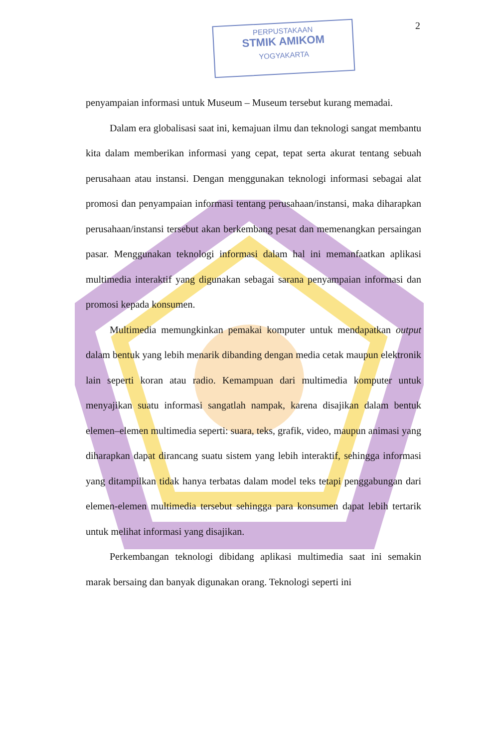PERPUSTAKAAN
STMIK AMIKOM
YOGYAKARTA
2
penyampaian informasi untuk Museum – Museum tersebut kurang memadai.
Dalam era globalisasi saat ini, kemajuan ilmu dan teknologi sangat membantu kita dalam memberikan informasi yang cepat, tepat serta akurat tentang sebuah perusahaan atau instansi. Dengan menggunakan teknologi informasi sebagai alat promosi dan penyampaian informasi tentang perusahaan/instansi, maka diharapkan perusahaan/instansi tersebut akan berkembang pesat dan memenangkan persaingan pasar. Menggunakan teknologi informasi dalam hal ini memanfaatkan aplikasi multimedia interaktif yang digunakan sebagai sarana penyampaian informasi dan promosi kepada konsumen.
Multimedia memungkinkan pemakai komputer untuk mendapatkan output dalam bentuk yang lebih menarik dibanding dengan media cetak maupun elektronik lain seperti koran atau radio. Kemampuan dari multimedia komputer untuk menyajikan suatu informasi sangatlah nampak, karena disajikan dalam bentuk elemen–elemen multimedia seperti: suara, teks, grafik, video, maupun animasi yang diharapkan dapat dirancang suatu sistem yang lebih interaktif, sehingga informasi yang ditampilkan tidak hanya terbatas dalam model teks tetapi penggabungan dari elemen-elemen multimedia tersebut sehingga para konsumen dapat lebih tertarik untuk melihat informasi yang disajikan.
Perkembangan teknologi dibidang aplikasi multimedia saat ini semakin marak bersaing dan banyak digunakan orang. Teknologi seperti ini